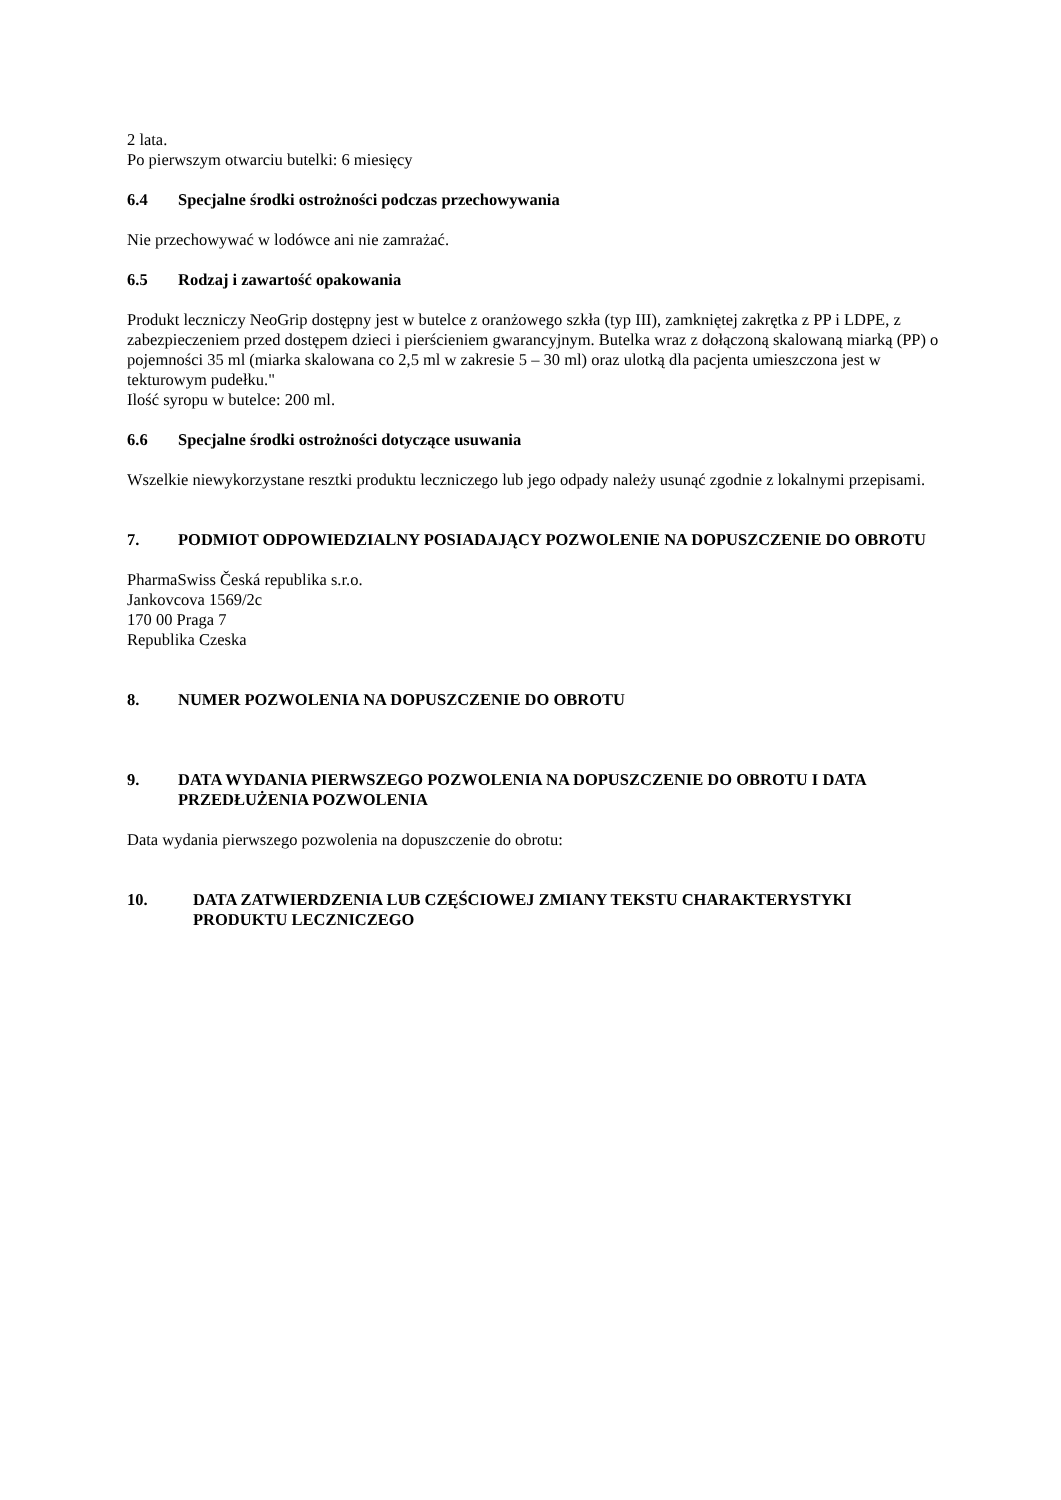2 lata.
Po pierwszym otwarciu butelki: 6 miesięcy
6.4 Specjalne środki ostrożności podczas przechowywania
Nie przechowywać w lodówce ani nie zamrażać.
6.5 Rodzaj i zawartość opakowania
Produkt leczniczy NeoGrip dostępny jest w butelce z oranżowego szkła (typ III), zamkniętej zakrętka z PP i LDPE, z zabezpieczeniem przed dostępem dzieci i pierścieniem gwarancyjnym. Butelka wraz z dołączoną skalowaną miarką (PP) o pojemności 35 ml (miarka skalowana co 2,5 ml w zakresie 5 – 30 ml) oraz ulotką dla pacjenta umieszczona jest w tekturowym pudełku."
Ilość syropu w butelce: 200 ml.
6.6 Specjalne środki ostrożności dotyczące usuwania
Wszelkie niewykorzystane resztki produktu leczniczego lub jego odpady należy usunąć zgodnie z lokalnymi przepisami.
7. PODMIOT ODPOWIEDZIALNY POSIADAJĄCY POZWOLENIE NA DOPUSZCZENIE DO OBROTU
PharmaSwiss Česká republika s.r.o.
Jankovcova 1569/2c
170 00 Praga 7
Republika Czeska
8. NUMER POZWOLENIA NA DOPUSZCZENIE DO OBROTU
9. DATA WYDANIA PIERWSZEGO POZWOLENIA NA DOPUSZCZENIE DO OBROTU I DATA PRZEDŁUŻENIA POZWOLENIA
Data wydania pierwszego pozwolenia na dopuszczenie do obrotu:
10. DATA ZATWIERDZENIA LUB CZĘŚCIOWEJ ZMIANY TEKSTU CHARAKTERYSTYKI PRODUKTU LECZNICZEGO